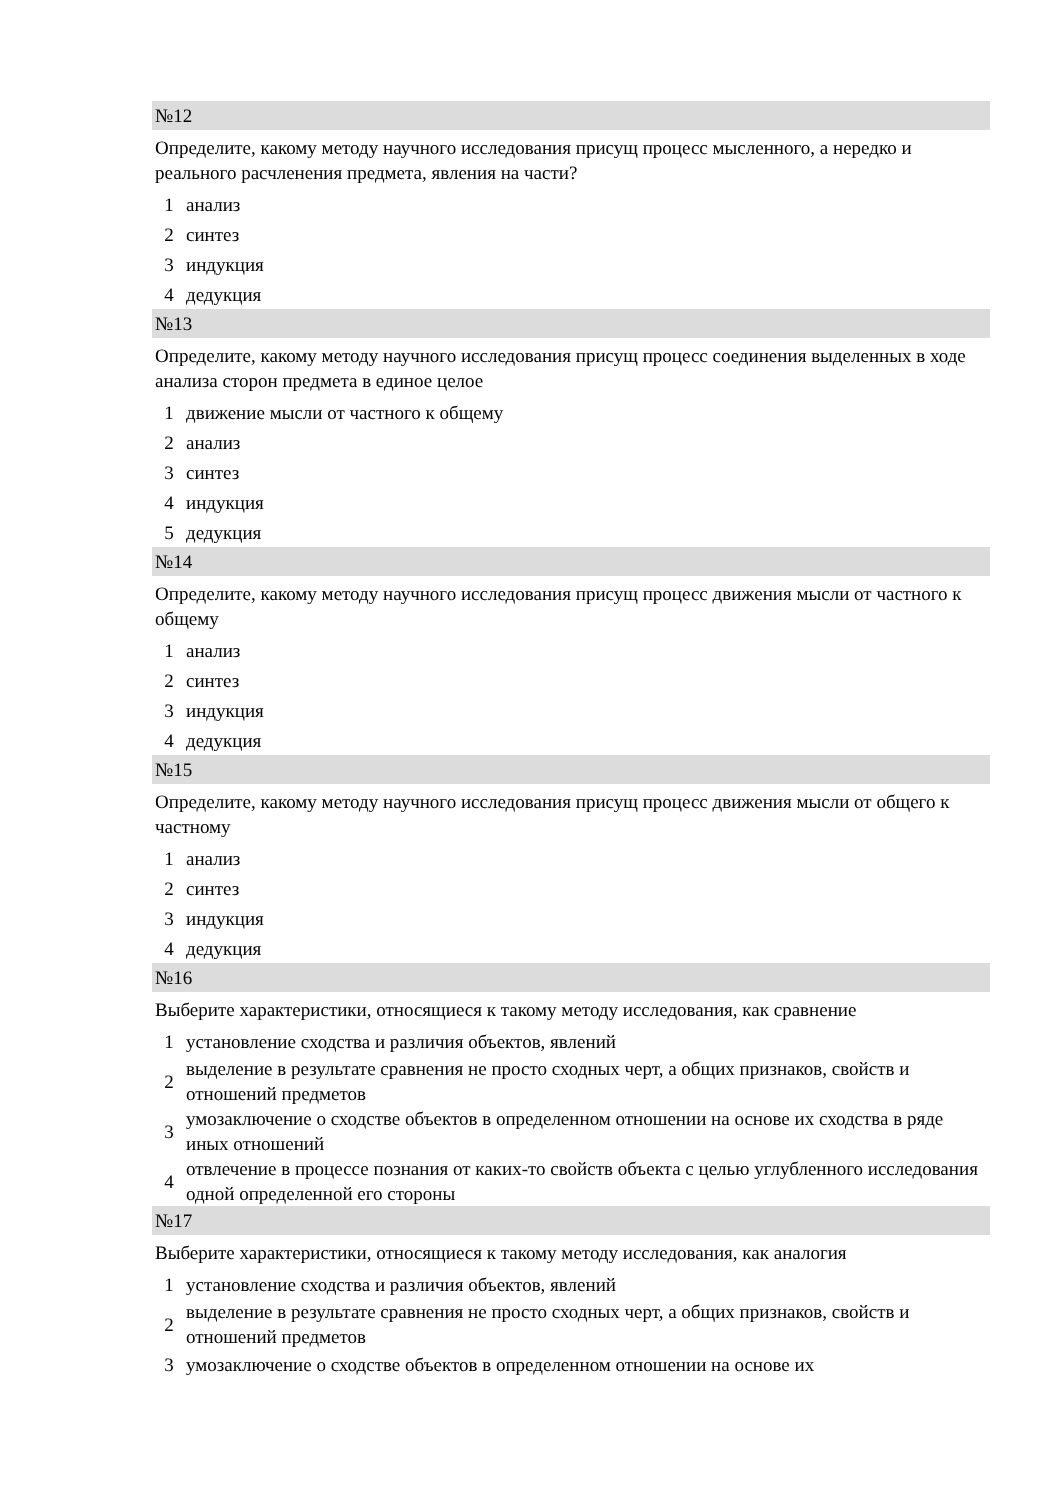№12
Определите, какому методу научного исследования присущ процесс мысленного, а нередко и реального расчленения предмета, явления на части?
1 анализ
2 синтез
3 индукция
4 дедукция
№13
Определите, какому методу научного исследования присущ процесс соединения выделенных в ходе анализа сторон предмета в единое целое
1 движение мысли от частного к общему
2 анализ
3 синтез
4 индукция
5 дедукция
№14
Определите, какому методу научного исследования присущ процесс движения мысли от частного к общему
1 анализ
2 синтез
3 индукция
4 дедукция
№15
Определите, какому методу научного исследования присущ процесс движения мысли от общего к частному
1 анализ
2 синтез
3 индукция
4 дедукция
№16
Выберите характеристики, относящиеся к такому методу исследования, как сравнение
1 установление сходства и различия объектов, явлений
2 выделение в результате сравнения не просто сходных черт, а общих признаков, свойств и отношений предметов
3 умозаключение о сходстве объектов в определенном отношении на основе их сходства в ряде иных отношений
4 отвлечение в процессе познания от каких-то свойств объекта с целью углубленного исследования одной определенной его стороны
№17
Выберите характеристики, относящиеся к такому методу исследования, как аналогия
1 установление сходства и различия объектов, явлений
2 выделение в результате сравнения не просто сходных черт, а общих признаков, свойств и отношений предметов
3 умозаключение о сходстве объектов в определенном отношении на основе их